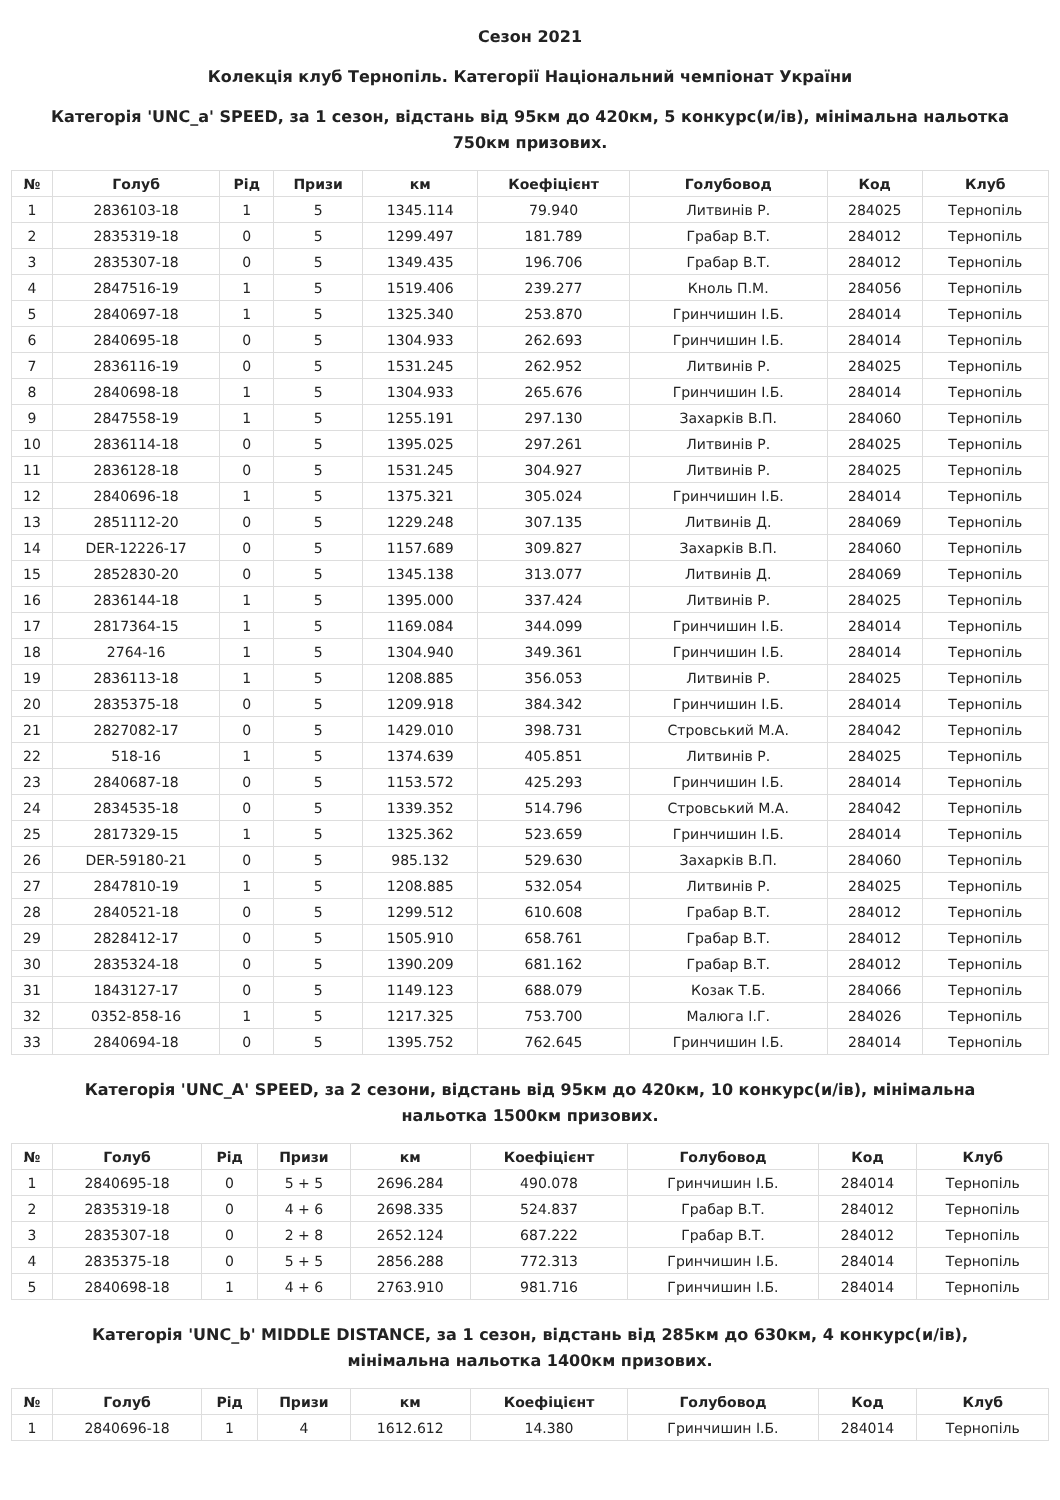Сезон 2021
Колекція клуб Тернопіль. Категорії Національний чемпіонат України
Категорія 'UNC_a' SPEED, за 1 сезон, відстань від 95км до 420км, 5 конкурс(и/ів), мінімальна нальотка 750км призових.
| № | Голуб | Рід | Призи | км | Коефіцієнт | Голубовод | Код | Клуб |
| --- | --- | --- | --- | --- | --- | --- | --- | --- |
| 1 | 2836103-18 | 1 | 5 | 1345.114 | 79.940 | Литвинів Р. | 284025 | Тернопіль |
| 2 | 2835319-18 | 0 | 5 | 1299.497 | 181.789 | Грабар В.Т. | 284012 | Тернопіль |
| 3 | 2835307-18 | 0 | 5 | 1349.435 | 196.706 | Грабар В.Т. | 284012 | Тернопіль |
| 4 | 2847516-19 | 1 | 5 | 1519.406 | 239.277 | Кноль П.М. | 284056 | Тернопіль |
| 5 | 2840697-18 | 1 | 5 | 1325.340 | 253.870 | Гринчишин І.Б. | 284014 | Тернопіль |
| 6 | 2840695-18 | 0 | 5 | 1304.933 | 262.693 | Гринчишин І.Б. | 284014 | Тернопіль |
| 7 | 2836116-19 | 0 | 5 | 1531.245 | 262.952 | Литвинів Р. | 284025 | Тернопіль |
| 8 | 2840698-18 | 1 | 5 | 1304.933 | 265.676 | Гринчишин І.Б. | 284014 | Тернопіль |
| 9 | 2847558-19 | 1 | 5 | 1255.191 | 297.130 | Захарків В.П. | 284060 | Тернопіль |
| 10 | 2836114-18 | 0 | 5 | 1395.025 | 297.261 | Литвинів Р. | 284025 | Тернопіль |
| 11 | 2836128-18 | 0 | 5 | 1531.245 | 304.927 | Литвинів Р. | 284025 | Тернопіль |
| 12 | 2840696-18 | 1 | 5 | 1375.321 | 305.024 | Гринчишин І.Б. | 284014 | Тернопіль |
| 13 | 2851112-20 | 0 | 5 | 1229.248 | 307.135 | Литвинів Д. | 284069 | Тернопіль |
| 14 | DER-12226-17 | 0 | 5 | 1157.689 | 309.827 | Захарків В.П. | 284060 | Тернопіль |
| 15 | 2852830-20 | 0 | 5 | 1345.138 | 313.077 | Литвинів Д. | 284069 | Тернопіль |
| 16 | 2836144-18 | 1 | 5 | 1395.000 | 337.424 | Литвинів Р. | 284025 | Тернопіль |
| 17 | 2817364-15 | 1 | 5 | 1169.084 | 344.099 | Гринчишин І.Б. | 284014 | Тернопіль |
| 18 | 2764-16 | 1 | 5 | 1304.940 | 349.361 | Гринчишин І.Б. | 284014 | Тернопіль |
| 19 | 2836113-18 | 1 | 5 | 1208.885 | 356.053 | Литвинів Р. | 284025 | Тернопіль |
| 20 | 2835375-18 | 0 | 5 | 1209.918 | 384.342 | Гринчишин І.Б. | 284014 | Тернопіль |
| 21 | 2827082-17 | 0 | 5 | 1429.010 | 398.731 | Стровський М.А. | 284042 | Тернопіль |
| 22 | 518-16 | 1 | 5 | 1374.639 | 405.851 | Литвинів Р. | 284025 | Тернопіль |
| 23 | 2840687-18 | 0 | 5 | 1153.572 | 425.293 | Гринчишин І.Б. | 284014 | Тернопіль |
| 24 | 2834535-18 | 0 | 5 | 1339.352 | 514.796 | Стровський М.А. | 284042 | Тернопіль |
| 25 | 2817329-15 | 1 | 5 | 1325.362 | 523.659 | Гринчишин І.Б. | 284014 | Тернопіль |
| 26 | DER-59180-21 | 0 | 5 | 985.132 | 529.630 | Захарків В.П. | 284060 | Тернопіль |
| 27 | 2847810-19 | 1 | 5 | 1208.885 | 532.054 | Литвинів Р. | 284025 | Тернопіль |
| 28 | 2840521-18 | 0 | 5 | 1299.512 | 610.608 | Грабар В.Т. | 284012 | Тернопіль |
| 29 | 2828412-17 | 0 | 5 | 1505.910 | 658.761 | Грабар В.Т. | 284012 | Тернопіль |
| 30 | 2835324-18 | 0 | 5 | 1390.209 | 681.162 | Грабар В.Т. | 284012 | Тернопіль |
| 31 | 1843127-17 | 0 | 5 | 1149.123 | 688.079 | Козак Т.Б. | 284066 | Тернопіль |
| 32 | 0352-858-16 | 1 | 5 | 1217.325 | 753.700 | Малюга І.Г. | 284026 | Тернопіль |
| 33 | 2840694-18 | 0 | 5 | 1395.752 | 762.645 | Гринчишин І.Б. | 284014 | Тернопіль |
Категорія 'UNC_A' SPEED, за 2 сезони, відстань від 95км до 420км, 10 конкурс(и/ів), мінімальна нальотка 1500км призових.
| № | Голуб | Рід | Призи | км | Коефіцієнт | Голубовод | Код | Клуб |
| --- | --- | --- | --- | --- | --- | --- | --- | --- |
| 1 | 2840695-18 | 0 | 5 + 5 | 2696.284 | 490.078 | Гринчишин І.Б. | 284014 | Тернопіль |
| 2 | 2835319-18 | 0 | 4 + 6 | 2698.335 | 524.837 | Грабар В.Т. | 284012 | Тернопіль |
| 3 | 2835307-18 | 0 | 2 + 8 | 2652.124 | 687.222 | Грабар В.Т. | 284012 | Тернопіль |
| 4 | 2835375-18 | 0 | 5 + 5 | 2856.288 | 772.313 | Гринчишин І.Б. | 284014 | Тернопіль |
| 5 | 2840698-18 | 1 | 4 + 6 | 2763.910 | 981.716 | Гринчишин І.Б. | 284014 | Тернопіль |
Категорія 'UNC_b' MIDDLE DISTANCE, за 1 сезон, відстань від 285км до 630км, 4 конкурс(и/ів), мінімальна нальотка 1400км призових.
| № | Голуб | Рід | Призи | км | Коефіцієнт | Голубовод | Код | Клуб |
| --- | --- | --- | --- | --- | --- | --- | --- | --- |
| 1 | 2840696-18 | 1 | 4 | 1612.612 | 14.380 | Гринчишин І.Б. | 284014 | Тернопіль |